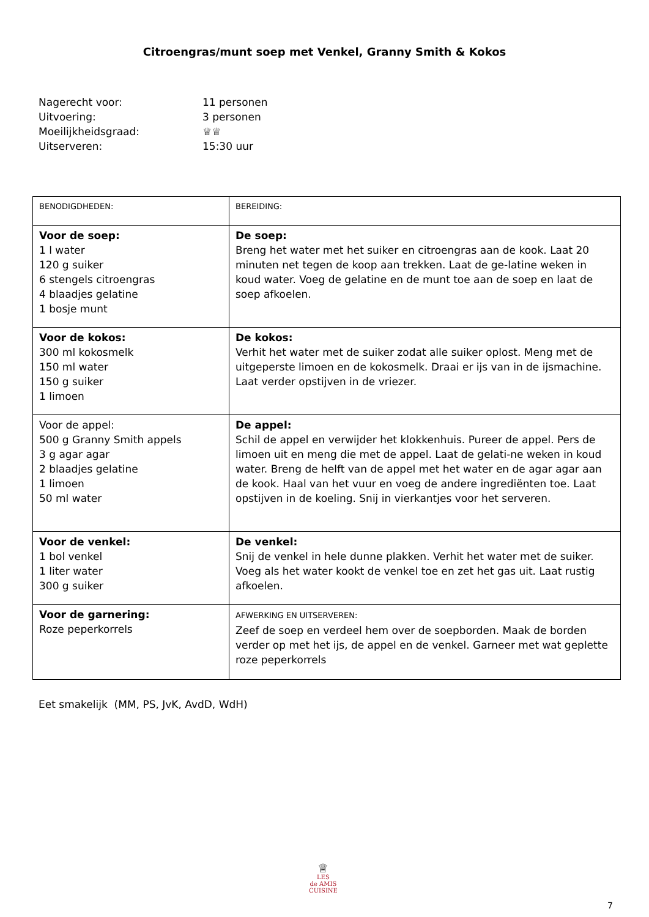Citroengras/munt soep met Venkel, Granny Smith & Kokos
Nagerecht voor: 11 personen
Uitvoering: 3 personen
Moeilijkheidsgraad: ♕♕
Uitserveren: 15:30 uur
| BENODIGDHEDEN: | BEREIDING: |
| Voor de soep: 1 l water 120 g suiker 6 stengels citroengras 4 blaadjes gelatine 1 bosje munt | De soep: Breng het water met het suiker en citroengras aan de kook. Laat 20 minuten net tegen de koop aan trekken. Laat de ge-latine weken in koud water. Voeg de gelatine en de munt toe aan de soep en laat de soep afkoelen. |
| Voor de kokos: 300 ml kokosmelk 150 ml water 150 g suiker 1 limoen | De kokos: Verhit het water met de suiker zodat alle suiker oplost. Meng met de uitgeperste limoen en de kokosmelk. Draai er ijs van in de ijsmachine. Laat verder opstijven in de vriezer. |
| Voor de appel: 500 g Granny Smith appels 3 g agar agar 2 blaadjes gelatine 1 limoen 50 ml water | De appel: Schil de appel en verwijder het klokkenhuis. Pureer de appel. Pers de limoen uit en meng die met de appel. Laat de gelati-ne weken in koud water. Breng de helft van de appel met het water en de agar agar aan de kook. Haal van het vuur en voeg de andere ingrediënten toe. Laat opstijven in de koeling. Snij in vierkantjes voor het serveren. |
| Voor de venkel: 1 bol venkel 1 liter water 300 g suiker | De venkel: Snij de venkel in hele dunne plakken. Verhit het water met de suiker. Voeg als het water kookt de venkel toe en zet het gas uit. Laat rustig afkoelen. |
| Voor de garnering: Roze peperkorrels | AFWERKING EN UITSERVEREN: Zeef de soep en verdeel hem over de soepborden. Maak de borden verder op met het ijs, de appel en de venkel. Garneer met wat geplette roze peperkorrels |
Eet smakelijk (MM, PS, JvK, AvdD, WdH)
♕
LES
de AMIS
CUISINE
7